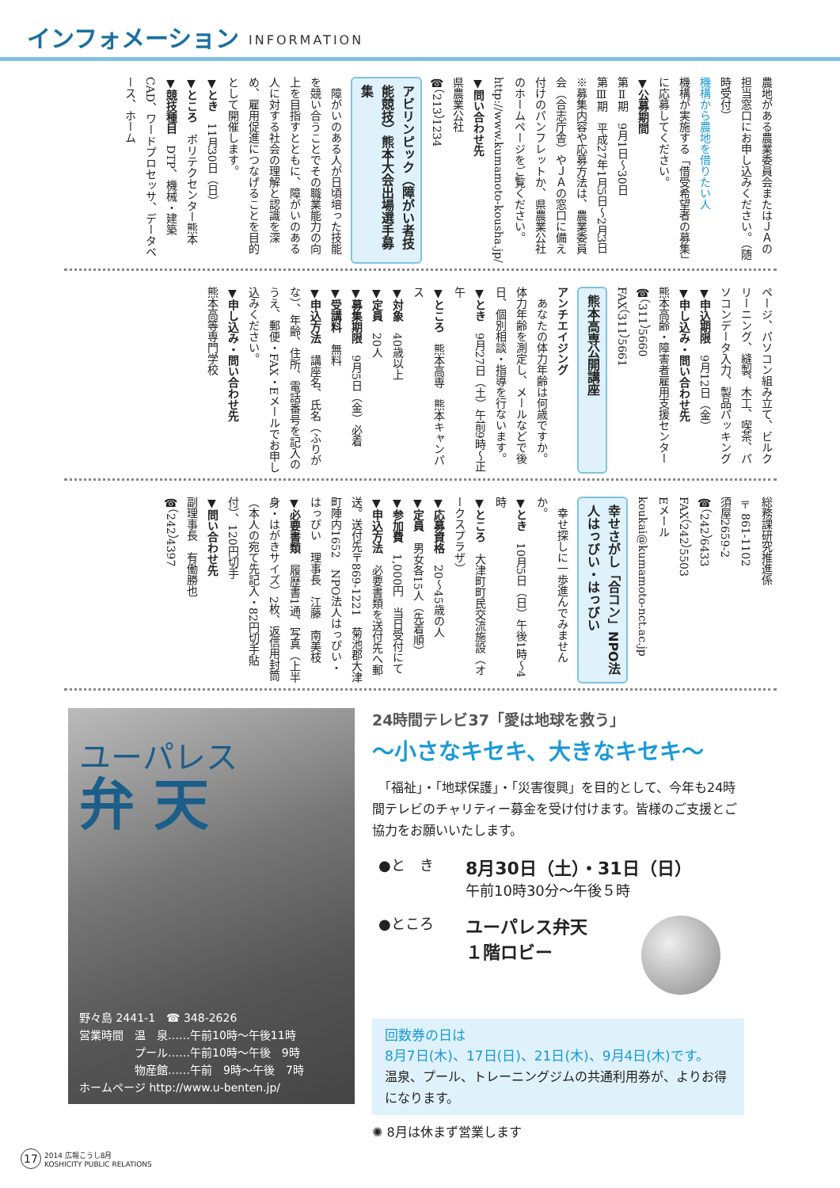インフォメーション
INFORMATION
農地がある農業委員会またはＪＡの担当窓口にお申し込みください。（随時受付）
機構から農地を借りたい人
機構が実施する「借受希望者の募集」に応募してください。
▼公募期間
第Ⅱ期　9月1日～30日
第Ⅲ期　平成27年1月5日～2月3日
※募集内容や応募方法は、農業委員会（合志庁舎）やＪＡの窓口に備え付けのパンフレットか、県農業公社のホームページをご覧ください。
http://www.kumamoto-kousha.jp/
▼問い合わせ先
県農業公社
☎（213）1234
アビリンピック（障がい者技能競技）熊本大会出場選手募集
　障がいのある人が日頃培った技能を競い合うことでその職業能力の向上を目指すとともに、障がいのある人に対する社会の理解と認識を深め、雇用促進につなげることを目的として開催します。
▼とき　11月30日（日）
▼ところ　ポリテクセンター熊本
▼競技種目　DTP、機械・建築CAD、ワードプロセッサ、データベース、ホーム
ページ、パソコン組み立て、ビルクリーニング、縫製、木工、喫茶、パソコンデータ入力、製品パッキング
▼申込期限　9月12日（金）
▼申し込み・問い合わせ先
熊本高齢・障害者雇用支援センター
☎（311）5660
FAX（311）5661
熊本高専公開講座
アンチエイジング
　あなたの体力年齢は何歳ですか。体力年齢を測定し、メールなどで後日、個別相談・指導を行ないます。
▼とき　9月27日（土）午前9時～正午
▼ところ　熊本高専　熊本キャンパス
▼対象　40歳以上
▼定員　20人
▼募集期限　9月5日（金）必着
▼受講料　無料
▼申込方法　講座名、氏名（ふりがな）、年齢、住所、電話番号を記入のうえ、郵便・FAX・Eメールでお申し込みください。
▼申し込み・問い合わせ先
熊本高等専門学校
総務課研究推進係
〒861-1102
須屋2659-2
☎（242）6433
FAX（242）5503
Eメール
koukai@kumamoto-nct.ac.jp
幸せさがし「合コン」NPO法人はっぴい・はっぴい
　幸せ探しに一歩進んでみませんか。
▼とき　10月5日（日）午後1時～4時
▼ところ　大津町町民交流施設（オークスプラザ）
▼応募資格　20～45歳の人
▼定員　男女各15人（先着順）
▼参加費　1,000円　当日受付にて
▼申込方法　必要書類を送付先へ郵送。送付先〒869-1221　菊池郡大津町陣内1652　NPO法人はっぴい・はっぴい　理事長　江藤　南美枝
▼必要書類　履歴書1通、写真（上半身・はがきサイズ）2枚、返信用封筒（本人の宛て先記入・82円切手貼付）、120円切手
▼問い合わせ先
副理事長　有働勝也
☎（242）4397
ユーパレス
弁 天
野々島 2441-1　☎ 348-2626
営業時間　温　泉……午前10時～午後11時
　　　　　プール……午前10時～午後　9時
　　　　　物産館……午前　9時～午後　7時
ホームページ http://www.u-benten.jp/
24時間テレビ37「愛は地球を救う」
～小さなキセキ、大きなキセキ～
　「福祉」・「地球保護」・「災害復興」を目的として、今年も24時間テレビのチャリティー募金を受け付けます。皆様のご支援とご協力をお願いいたします。
●と　き
8月30日（土）・31日（日）
午前10時30分～午後５時
●ところ
ユーパレス弁天
１階ロビー
回数券の日は
8月7日(木)、17日(日)、21日(木)、9月4日(木)です。
温泉、プール、トレーニングジムの共通利用券が、よりお得になります。
✺ 8月は休まず営業します
17
2014 広報こうし8月
KOSHICITY PUBLIC RELATIONS